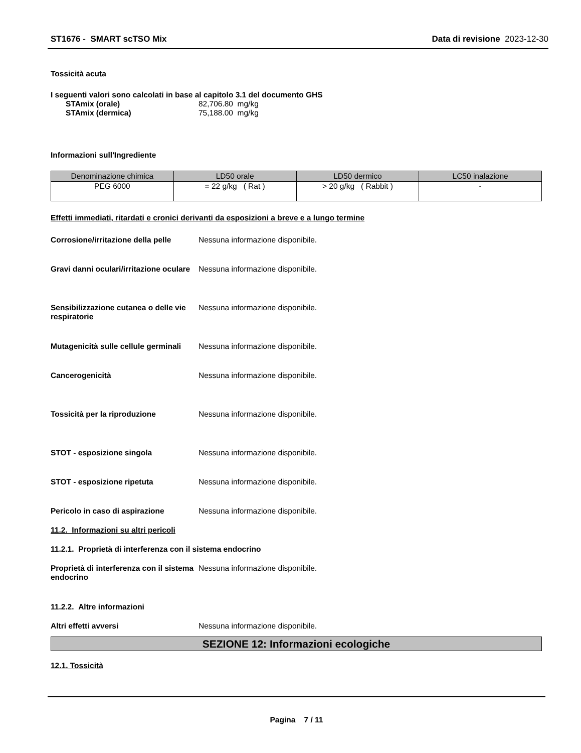ST1676 - SMART scTSO Mix Data di revisione 2023-12-30
Tossicità acuta
I seguenti valori sono calcolati in base al capitolo 3.1 del documento GHS
STAmix (orale) 82,706.80 mg/kg
STAmix (dermica) 75,188.00 mg/kg
Informazioni sull'Ingrediente
| Denominazione chimica | LD50 orale | LD50 dermico | LC50 inalazione |
| --- | --- | --- | --- |
| PEG 6000 | = 22 g/kg ( Rat ) | > 20 g/kg ( Rabbit ) | - |
Effetti immediati, ritardati e cronici derivanti da esposizioni a breve e a lungo termine
Corrosione/irritazione della pelle
Nessuna informazione disponibile.
Gravi danni oculari/irritazione oculare
Nessuna informazione disponibile.
Sensibilizzazione cutanea o delle vie respiratorie
Nessuna informazione disponibile.
Mutagenicità sulle cellule germinali
Nessuna informazione disponibile.
Cancerogenicità Nessuna informazione disponibile.
Tossicità per la riproduzione Nessuna informazione disponibile.
STOT - esposizione singola Nessuna informazione disponibile.
STOT - esposizione ripetuta Nessuna informazione disponibile.
Pericolo in caso di aspirazione Nessuna informazione disponibile.
11.2. Informazioni su altri pericoli
11.2.1. Proprietà di interferenza con il sistema endocrino
Proprietà di interferenza con il sistema endocrino
Nessuna informazione disponibile.
11.2.2. Altre informazioni
Altri effetti avversi Nessuna informazione disponibile.
SEZIONE 12: Informazioni ecologiche
12.1. Tossicità
Pagina 7 / 11